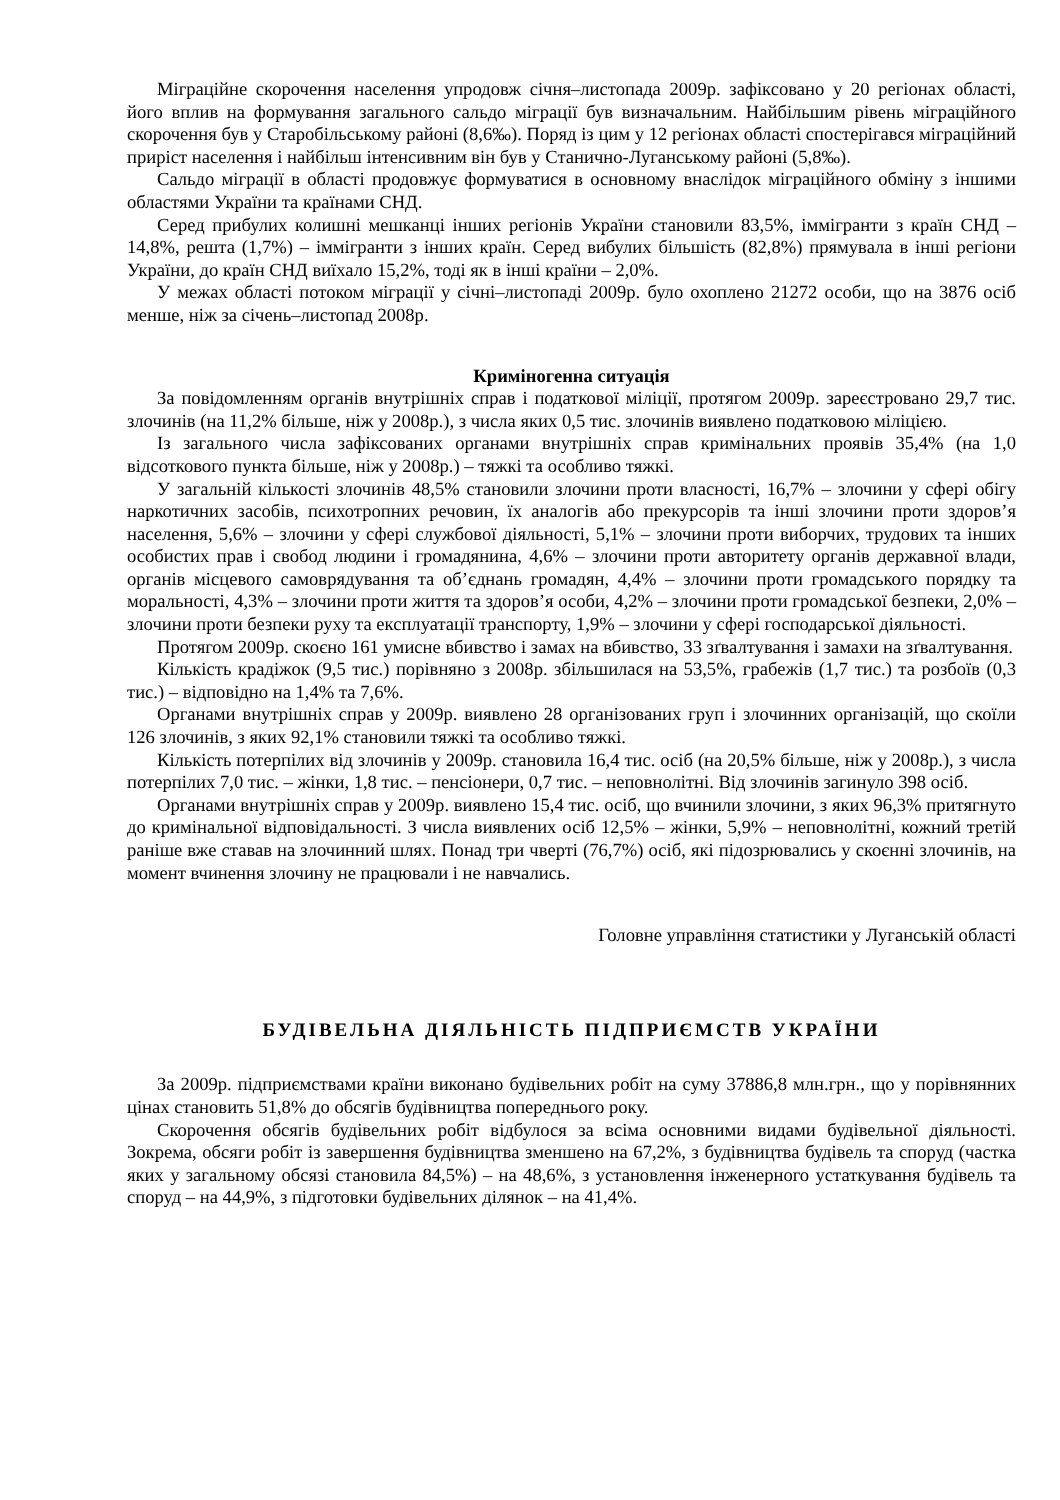Міграційне скорочення населення упродовж січня–листопада 2009р. зафіксовано у 20 регіонах області, його вплив на формування загального сальдо міграції був визначальним. Найбільшим рівень міграційного скорочення був у Старобільському районі (8,6‰). Поряд із цим у 12 регіонах області спостерігався міграційний приріст населення і найбільш інтенсивним він був у Станично-Луганському районі (5,8‰).
Сальдо міграції в області продовжує формуватися в основному внаслідок міграційного обміну з іншими областями України та країнами СНД.
Серед прибулих колишні мешканці інших регіонів України становили 83,5%, іммігранти з країн СНД – 14,8%, решта (1,7%) – іммігранти з інших країн. Серед вибулих більшість (82,8%) прямувала в інші регіони України, до країн СНД виїхало 15,2%, тоді як в інші країни – 2,0%.
У межах області потоком міграції у січні–листопаді 2009р. було охоплено 21272 особи, що на 3876 осіб менше, ніж за січень–листопад 2008р.
Криміногенна ситуація
За повідомленням органів внутрішніх справ і податкової міліції, протягом 2009р. зареєстровано 29,7 тис. злочинів (на 11,2% більше, ніж у 2008р.), з числа яких 0,5 тис. злочинів виявлено податковою міліцією.
Із загального числа зафіксованих органами внутрішніх справ кримінальних проявів 35,4% (на 1,0 відсоткового пункта більше, ніж у 2008р.) – тяжкі та особливо тяжкі.
У загальній кількості злочинів 48,5% становили злочини проти власності, 16,7% – злочини у сфері обігу наркотичних засобів, психотропних речовин, їх аналогів або прекурсорів та інші злочини проти здоров’я населення, 5,6% – злочини у сфері службової діяльності, 5,1% – злочини проти виборчих, трудових та інших особистих прав і свобод людини і громадянина, 4,6% – злочини проти авторитету органів державної влади, органів місцевого самоврядування та об’єднань громадян, 4,4% – злочини проти громадського порядку та моральності, 4,3% – злочини проти життя та здоров’я особи, 4,2% – злочини проти громадської безпеки, 2,0% – злочини проти безпеки руху та експлуатації транспорту, 1,9% – злочини у сфері господарської діяльності.
Протягом 2009р. скоєно 161 умисне вбивство і замах на вбивство, 33 зґвалтування і замахи на зґвалтування.
Кількість крадіжок (9,5 тис.) порівняно з 2008р. збільшилася на 53,5%, грабежів (1,7 тис.) та розбоїв (0,3 тис.) – відповідно на 1,4% та 7,6%.
Органами внутрішніх справ у 2009р. виявлено 28 організованих груп і злочинних організацій, що скоїли 126 злочинів, з яких 92,1% становили тяжкі та особливо тяжкі.
Кількість потерпілих від злочинів у 2009р. становила 16,4 тис. осіб (на 20,5% більше, ніж у 2008р.), з числа потерпілих 7,0 тис. – жінки, 1,8 тис. – пенсіонери, 0,7 тис. – неповнолітні. Від злочинів загинуло 398 осіб.
Органами внутрішніх справ у 2009р. виявлено 15,4 тис. осіб, що вчинили злочини, з яких 96,3% притягнуто до кримінальної відповідальності. З числа виявлених осіб 12,5% – жінки, 5,9% – неповнолітні, кожний третій раніше вже ставав на злочинний шлях. Понад три чверті (76,7%) осіб, які підозрювались у скоєнні злочинів, на момент вчинення злочину не працювали і не навчались.
Головне управління статистики у Луганській області
БУДІВЕЛЬНА ДІЯЛЬНІСТЬ ПІДПРИЄМСТВ УКРАЇНИ
За 2009р. підприємствами країни виконано будівельних робіт на суму 37886,8 млн.грн., що у порівнянних цінах становить 51,8% до обсягів будівництва попереднього року.
Скорочення обсягів будівельних робіт відбулося за всіма основними видами будівельної діяльності. Зокрема, обсяги робіт із завершення будівництва зменшено на 67,2%, з будівництва будівель та споруд (частка яких у загальному обсязі становила 84,5%) – на 48,6%, з установлення інженерного устаткування будівель та споруд – на 44,9%, з підготовки будівельних ділянок – на 41,4%.